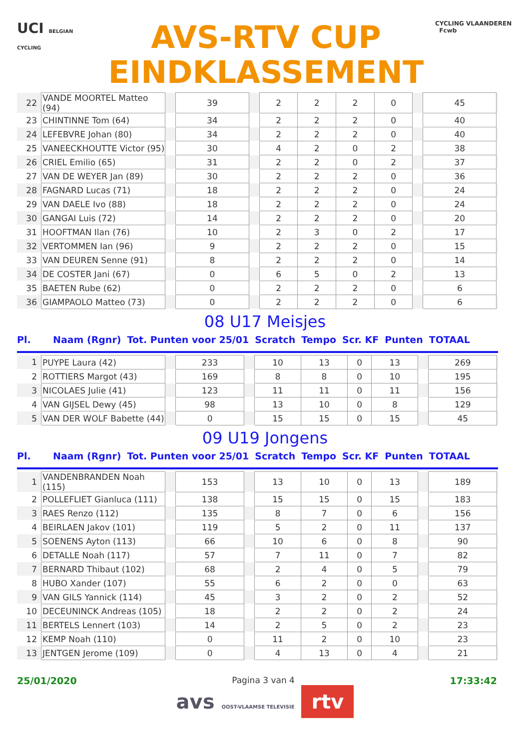UCI BELGIAN CYCLING
AVS-RTV CUP
EINDKLASSEMENT
CYCLING VLAANDEREN Fcwb
| 22 | VANDE MOORTEL Matteo (94) | | 39 | | 2 | 2 | 2 | 0 | | 45 | |
| 23 | CHINTINNE Tom (64) | | 34 | | 2 | 2 | 2 | 0 | | 40 | |
| 24 | LEFEBVRE Johan (80) | | 34 | | 2 | 2 | 2 | 0 | | 40 | |
| 25 | VANEECKHOUTTE Victor (95) | | 30 | | 4 | 2 | 0 | 2 | | 38 | |
| 26 | CRIEL Emilio (65) | | 31 | | 2 | 2 | 0 | 2 | | 37 | |
| 27 | VAN DE WEYER Jan (89) | | 30 | | 2 | 2 | 2 | 0 | | 36 | |
| 28 | FAGNARD Lucas (71) | | 18 | | 2 | 2 | 2 | 0 | | 24 | |
| 29 | VAN DAELE Ivo (88) | | 18 | | 2 | 2 | 2 | 0 | | 24 | |
| 30 | GANGAI Luis (72) | | 14 | | 2 | 2 | 2 | 0 | | 20 | |
| 31 | HOOFTMAN Ilan (76) | | 10 | | 2 | 3 | 0 | 2 | | 17 | |
| 32 | VERTOMMEN Ian (96) | | 9 | | 2 | 2 | 2 | 0 | | 15 | |
| 33 | VAN DEUREN Senne (91) | | 8 | | 2 | 2 | 2 | 0 | | 14 | |
| 34 | DE COSTER Jani (67) | | 0 | | 6 | 5 | 0 | 2 | | 13 | |
| 35 | BAETEN Rube (62) | | 0 | | 2 | 2 | 2 | 0 | | 6 | |
| 36 | GIAMPAOLO Matteo (73) | | 0 | | 2 | 2 | 2 | 0 | | 6 | |
08 U17 Meisjes
Pl. Naam (Rgnr) Tot. Punten voor 25/01 Scratch Tempo Scr. KF Punten TOTAAL
| 1 | PUYPE Laura (42) | | 233 | | 10 | 13 | 0 | 13 | | 269 | |
| 2 | ROTTIERS Margot (43) | | 169 | | 8 | 8 | 0 | 10 | | 195 | |
| 3 | NICOLAES Julie (41) | | 123 | | 11 | 11 | 0 | 11 | | 156 | |
| 4 | VAN GIJSEL Dewy (45) | | 98 | | 13 | 10 | 0 | 8 | | 129 | |
| 5 | VAN DER WOLF Babette (44) | | 0 | | 15 | 15 | 0 | 15 | | 45 | |
09 U19 Jongens
Pl. Naam (Rgnr) Tot. Punten voor 25/01 Scratch Tempo Scr. KF Punten TOTAAL
| 1 | VANDENBRANDEN Noah (115) | | 153 | | 13 | 10 | 0 | 13 | | 189 | |
| 2 | POLLEFLIET Gianluca (111) | | 138 | | 15 | 15 | 0 | 15 | | 183 | |
| 3 | RAES Renzo (112) | | 135 | | 8 | 7 | 0 | 6 | | 156 | |
| 4 | BEIRLAEN Jakov (101) | | 119 | | 5 | 2 | 0 | 11 | | 137 | |
| 5 | SOENENS Ayton (113) | | 66 | | 10 | 6 | 0 | 8 | | 90 | |
| 6 | DETALLE Noah (117) | | 57 | | 7 | 11 | 0 | 7 | | 82 | |
| 7 | BERNARD Thibaut (102) | | 68 | | 2 | 4 | 0 | 5 | | 79 | |
| 8 | HUBO Xander (107) | | 55 | | 6 | 2 | 0 | 0 | | 63 | |
| 9 | VAN GILS Yannick (114) | | 45 | | 3 | 2 | 0 | 2 | | 52 | |
| 10 | DECEUNINCK Andreas (105) | | 18 | | 2 | 2 | 0 | 2 | | 24 | |
| 11 | BERTELS Lennert (103) | | 14 | | 2 | 5 | 0 | 2 | | 23 | |
| 12 | KEMP Noah (110) | | 0 | | 11 | 2 | 0 | 10 | | 23 | |
| 13 | JENTGEN Jerome (109) | | 0 | | 4 | 13 | 0 | 4 | | 21 | |
25/01/2020 Pagina 3 van 4 17:33:42
avs OOST-VLAAMSE TELEVISIE rtv